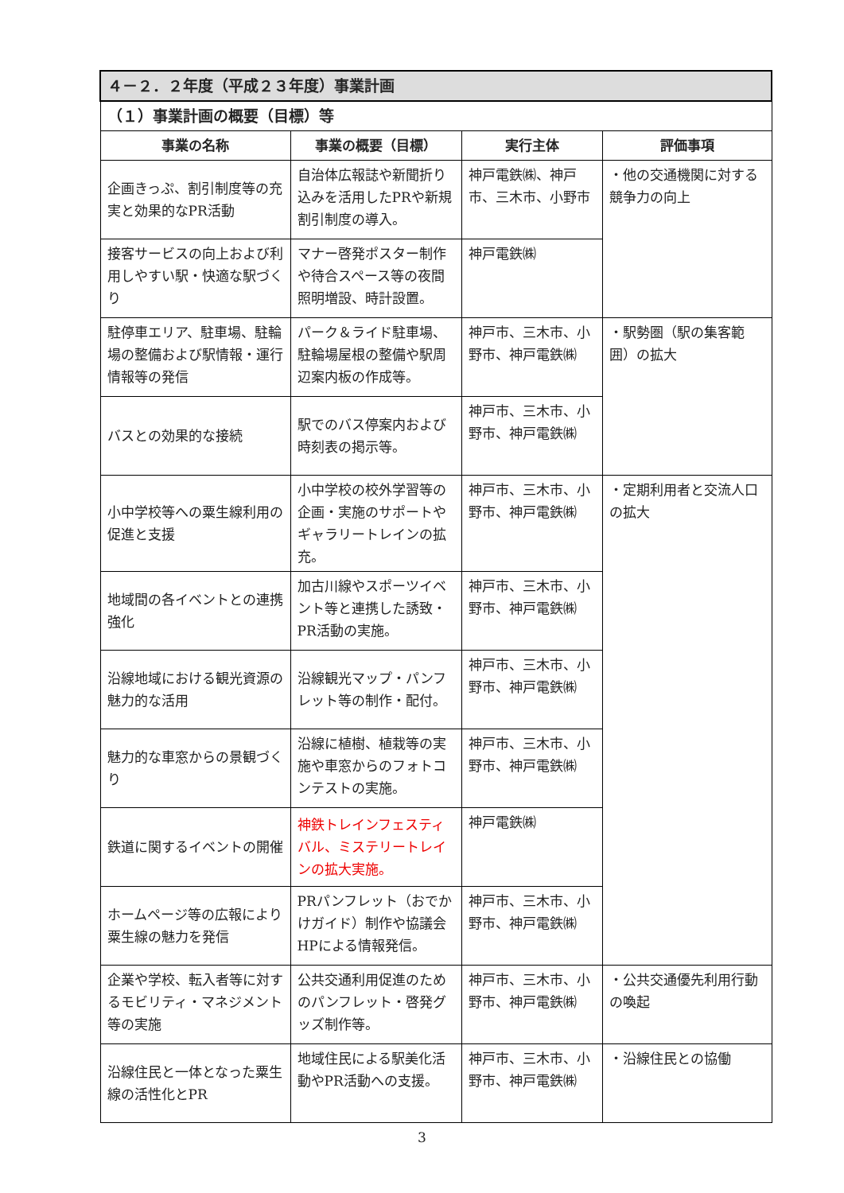| ４－２．２年度（平成２３年度）事業計画 | | | |
| --- | --- | --- | --- |
| （１）事業計画の概要（目標）等 | | | |
| 事業の名称 | 事業の概要（目標） | 実行主体 | 評価事項 |
| 企画きっぷ、割引制度等の充実と効果的なPR活動 | 自治体広報誌や新聞折り込みを活用したPRや新規割引制度の導入。 | 神戸電鉄㈱、神戸市、三木市、小野市 | ・他の交通機関に対する競争力の向上 |
| 接客サービスの向上および利用しやすい駅・快適な駅づくり | マナー啓発ポスター制作や待合スペース等の夜間照明増設、時計設置。 | 神戸電鉄㈱ | |
| 駐停車エリア、駐車場、駐輪場の整備および駅情報・運行情報等の発信 | パーク＆ライド駐車場、駐輪場屋根の整備や駅周辺案内板の作成等。 | 神戸市、三木市、小野市、神戸電鉄㈱ | ・駅勢圏（駅の集客範囲）の拡大 |
| バスとの効果的な接続 | 駅でのバス停案内および時刻表の掲示等。 | 神戸市、三木市、小野市、神戸電鉄㈱ | |
| 小中学校等への粟生線利用の促進と支援 | 小中学校の校外学習等の企画・実施のサポートやギャラリートレインの拡充。 | 神戸市、三木市、小野市、神戸電鉄㈱ | ・定期利用者と交流人口の拡大 |
| 地域間の各イベントとの連携強化 | 加古川線やスポーツイベント等と連携した誘致・PR活動の実施。 | 神戸市、三木市、小野市、神戸電鉄㈱ | |
| 沿線地域における観光資源の魅力的な活用 | 沿線観光マップ・パンフレット等の制作・配付。 | 神戸市、三木市、小野市、神戸電鉄㈱ | |
| 魅力的な車窓からの景観づくり | 沿線に植樹、植栽等の実施や車窓からのフォトコンテストの実施。 | 神戸市、三木市、小野市、神戸電鉄㈱ | |
| 鉄道に関するイベントの開催 | 神鉄トレインフェスティバル、ミステリートレインの拡大実施。 | 神戸電鉄㈱ | |
| ホームページ等の広報により粟生線の魅力を発信 | PRパンフレット（おでかけガイド）制作や協議会HPによる情報発信。 | 神戸市、三木市、小野市、神戸電鉄㈱ | |
| 企業や学校、転入者等に対するモビリティ・マネジメント等の実施 | 公共交通利用促進のためのパンフレット・啓発グッズ制作等。 | 神戸市、三木市、小野市、神戸電鉄㈱ | ・公共交通優先利用行動の喚起 |
| 沿線住民と一体となった粟生線の活性化とPR | 地域住民による駅美化活動やPR活動への支援。 | 神戸市、三木市、小野市、神戸電鉄㈱ | ・沿線住民との協働 |
3